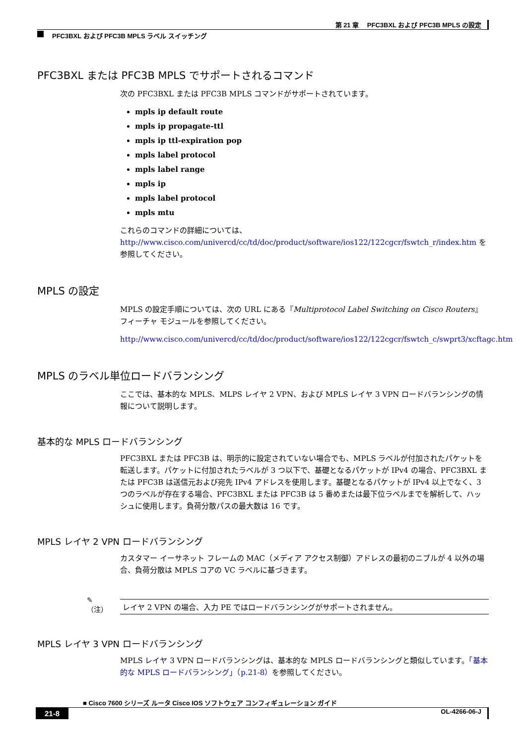第 21 章　 PFC3BXL および PFC3B MPLS の設定
PFC3BXL および PFC3B MPLS ラベル スイッチング
PFC3BXL または PFC3B MPLS でサポートされるコマンド
次の PFC3BXL または PFC3B MPLS コマンドがサポートされています。
mpls ip default route
mpls ip propagate-ttl
mpls ip ttl-expiration pop
mpls label protocol
mpls label range
mpls ip
mpls label protocol
mpls mtu
これらのコマンドの詳細については、
http://www.cisco.com/univercd/cc/td/doc/product/software/ios122/122cgcr/fswtch_r/index.htm を参照してください。
MPLS の設定
MPLS の設定手順については、次の URL にある『Multiprotocol Label Switching on Cisco Routers』フィーチャ モジュールを参照してください。
http://www.cisco.com/univercd/cc/td/doc/product/software/ios122/122cgcr/fswtch_c/swprt3/xcftagc.htm
MPLS のラベル単位ロードバランシング
ここでは、基本的な MPLS、MLPS レイヤ 2 VPN、および MPLS レイヤ 3 VPN ロードバランシングの情報について説明します。
基本的な MPLS ロードバランシング
PFC3BXL または PFC3B は、明示的に設定されていない場合でも、MPLS ラベルが付加されたパケットを転送します。パケットに付加されたラベルが 3 つ以下で、基礎となるパケットが IPv4 の場合、PFC3BXL または PFC3B は送信元および宛先 IPv4 アドレスを使用します。基礎となるパケットが IPv4 以上でなく、3 つのラベルが存在する場合、PFC3BXL または PFC3B は 5 番めまたは最下位ラベルまでを解析して、ハッシュに使用します。負荷分散パスの最大数は 16 です。
MPLS レイヤ 2 VPN ロードバランシング
カスタマー イーサネット フレームの MAC（メディア アクセス制御）アドレスの最初のニブルが 4 以外の場合、負荷分散は MPLS コアの VC ラベルに基づきます。
✎
（注）
レイヤ 2 VPN の場合、入力 PE ではロードバランシングがサポートされません。
MPLS レイヤ 3 VPN ロードバランシング
MPLS レイヤ 3 VPN ロードバランシングは、基本的な MPLS ロードバランシングと類似しています。「基本的な MPLS ロードバランシング」（p.21-8）を参照してください。
■ Cisco 7600 シリーズ ルータ Cisco IOS ソフトウェア コンフィギュレーション ガイド
21-8 OL-4266-06-J